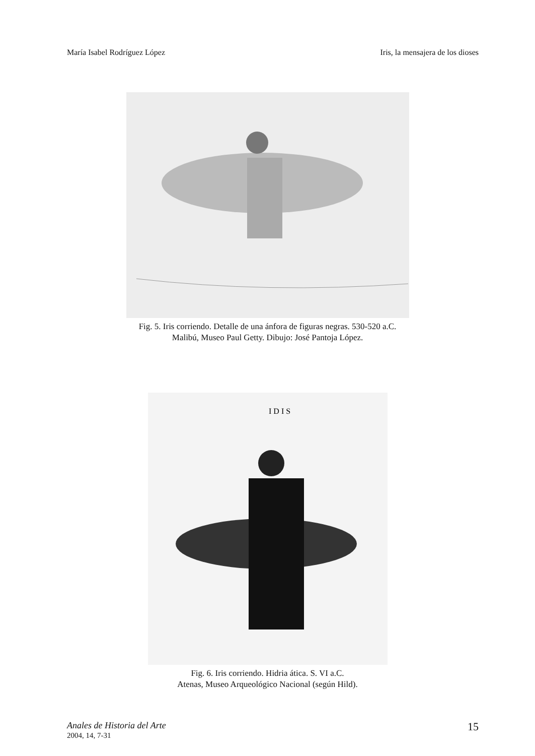María Isabel Rodríguez López Iris, la mensajera de los dioses
Fig. 5. Iris corriendo. Detalle de una ánfora de figuras negras. 530-520 a.C.
Malibú, Museo Paul Getty. Dibujo: José Pantoja López.
I D I S
Fig. 6. Iris corriendo. Hidria ática. S. VI a.C.
Atenas, Museo Arqueológico Nacional (según Hild).
Anales de Historia del Arte
2004, 14, 7-31
15